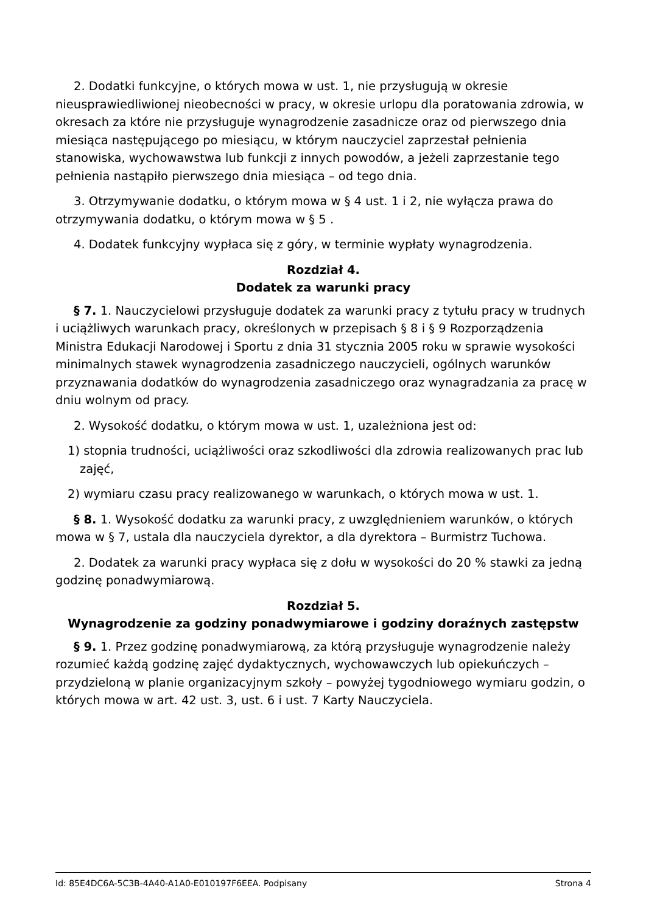2. Dodatki funkcyjne, o których mowa w ust. 1, nie przysługują w okresie nieusprawiedliwionej nieobecności w pracy, w okresie urlopu dla poratowania zdrowia, w okresach za które nie przysługuje wynagrodzenie zasadnicze oraz od pierwszego dnia miesiąca następującego po miesiącu, w którym nauczyciel zaprzestał pełnienia stanowiska, wychowawstwa lub funkcji z innych powodów, a jeżeli zaprzestanie tego pełnienia nastąpiło pierwszego dnia miesiąca – od tego dnia.
3. Otrzymywanie dodatku, o którym mowa w § 4 ust. 1 i 2, nie wyłącza prawa do otrzymywania dodatku, o którym mowa w § 5 .
4. Dodatek funkcyjny wypłaca się z góry, w terminie wypłaty wynagrodzenia.
Rozdział 4.
Dodatek za warunki pracy
§ 7. 1. Nauczycielowi przysługuje dodatek za warunki pracy z tytułu pracy w trudnych i uciążliwych warunkach pracy, określonych w przepisach § 8 i § 9 Rozporządzenia Ministra Edukacji Narodowej i Sportu z dnia 31 stycznia 2005 roku w sprawie wysokości minimalnych stawek wynagrodzenia zasadniczego nauczycieli, ogólnych warunków przyznawania dodatków do wynagrodzenia zasadniczego oraz wynagradzania za pracę w dniu wolnym od pracy.
2. Wysokość dodatku, o którym mowa w ust. 1, uzależniona jest od:
1) stopnia trudności, uciążliwości oraz szkodliwości dla zdrowia realizowanych prac lub zajęć,
2) wymiaru czasu pracy realizowanego w warunkach, o których mowa w ust. 1.
§ 8. 1. Wysokość dodatku za warunki pracy, z uwzględnieniem warunków, o których mowa w § 7, ustala dla nauczyciela dyrektor, a dla dyrektora – Burmistrz Tuchowa.
2. Dodatek za warunki pracy wypłaca się z dołu w wysokości do 20 % stawki za jedną godzinę ponadwymiarową.
Rozdział 5.
Wynagrodzenie za godziny ponadwymiarowe i godziny doraźnych zastępstw
§ 9. 1. Przez godzinę ponadwymiarową, za którą przysługuje wynagrodzenie należy rozumieć każdą godzinę zajęć dydaktycznych, wychowawczych lub opiekuńczych – przydzieloną w planie organizacyjnym szkoły – powyżej tygodniowego wymiaru godzin, o których mowa w art. 42 ust. 3, ust. 6 i ust. 7 Karty Nauczyciela.
Id: 85E4DC6A-5C3B-4A40-A1A0-E010197F6EEA. Podpisany Strona 4